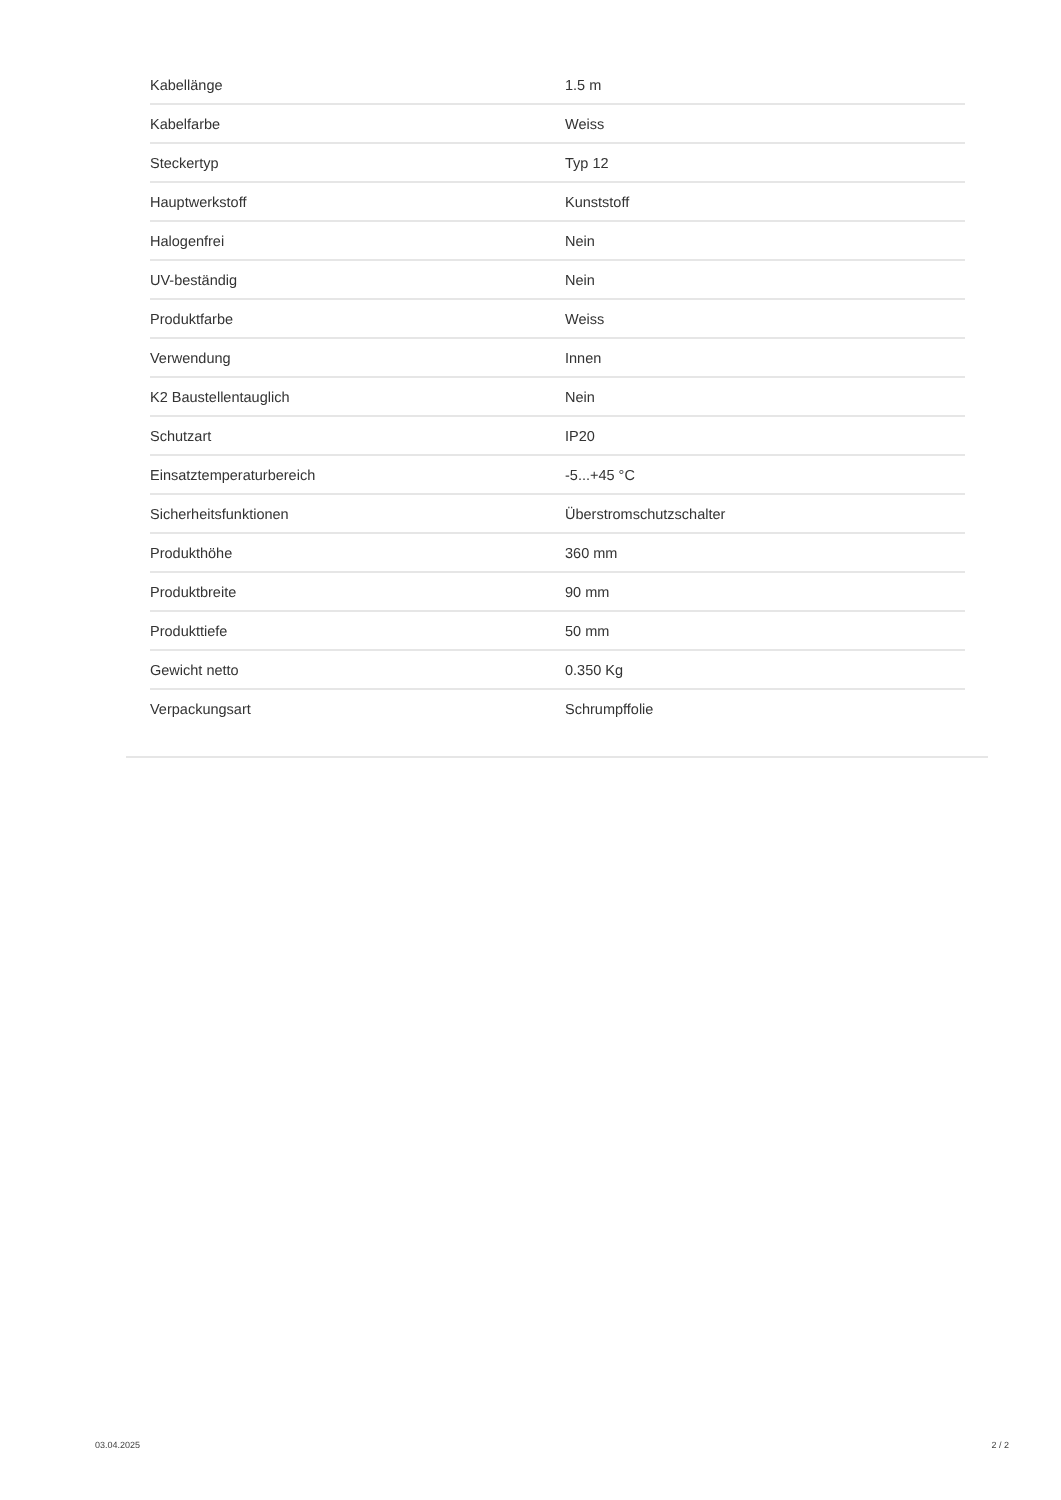| Kabellänge | 1.5 m |
| Kabelfarbe | Weiss |
| Steckertyp | Typ 12 |
| Hauptwerkstoff | Kunststoff |
| Halogenfrei | Nein |
| UV-beständig | Nein |
| Produktfarbe | Weiss |
| Verwendung | Innen |
| K2 Baustellentauglich | Nein |
| Schutzart | IP20 |
| Einsatztemperaturbereich | -5...+45 °C |
| Sicherheitsfunktionen | Überstromschutzschalter |
| Produkthöhe | 360 mm |
| Produktbreite | 90 mm |
| Produkttiefe | 50 mm |
| Gewicht netto | 0.350 Kg |
| Verpackungsart | Schrumpffolie |
03.04.2025 2 / 2